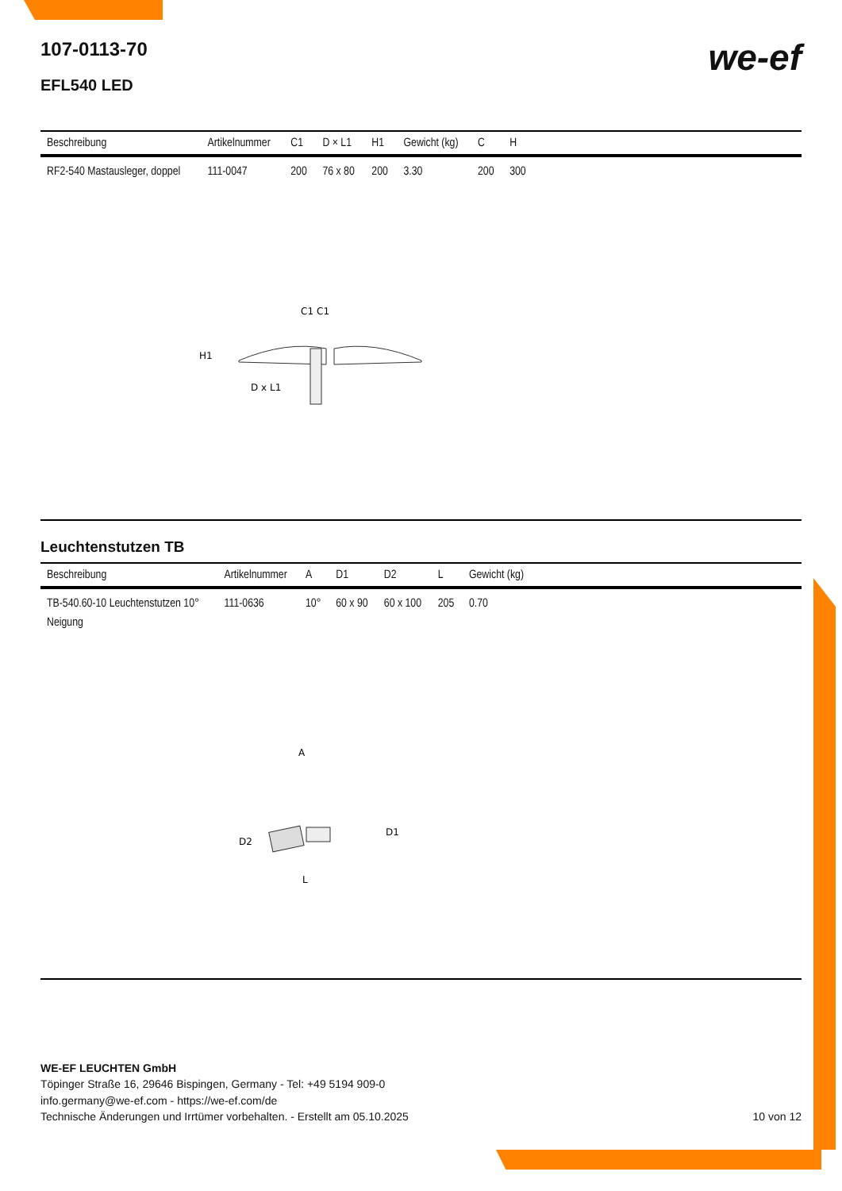107-0113-70
EFL540 LED
we-ef
| Beschreibung | Artikelnummer | C1 | D × L1 | H1 | Gewicht (kg) | C | H | |
| --- | --- | --- | --- | --- | --- | --- | --- | --- |
| RF2-540 Mastausleger, doppel | 111-0047 | 200 | 76 x 80 | 200 | 3.30 | 200 | 300 | |
C1
C1
H1
D x L1
Leuchtenstutzen TB
| Beschreibung | Artikelnummer | A | D1 | D2 | L | Gewicht (kg) | |
| --- | --- | --- | --- | --- | --- | --- | --- |
| TB-540.60-10 Leuchtenstutzen 10° Neigung | 111-0636 | 10° | 60 x 90 | 60 x 100 | 205 | 0.70 | |
A
D2
D1
L
WE-EF LEUCHTEN GmbH
Töpinger Straße 16, 29646 Bispingen, Germany - Tel: +49 5194 909-0
info.germany@we-ef.com - https://we-ef.com/de
Technische Änderungen und Irrtümer vorbehalten. - Erstellt am 05.10.2025 10 von 12